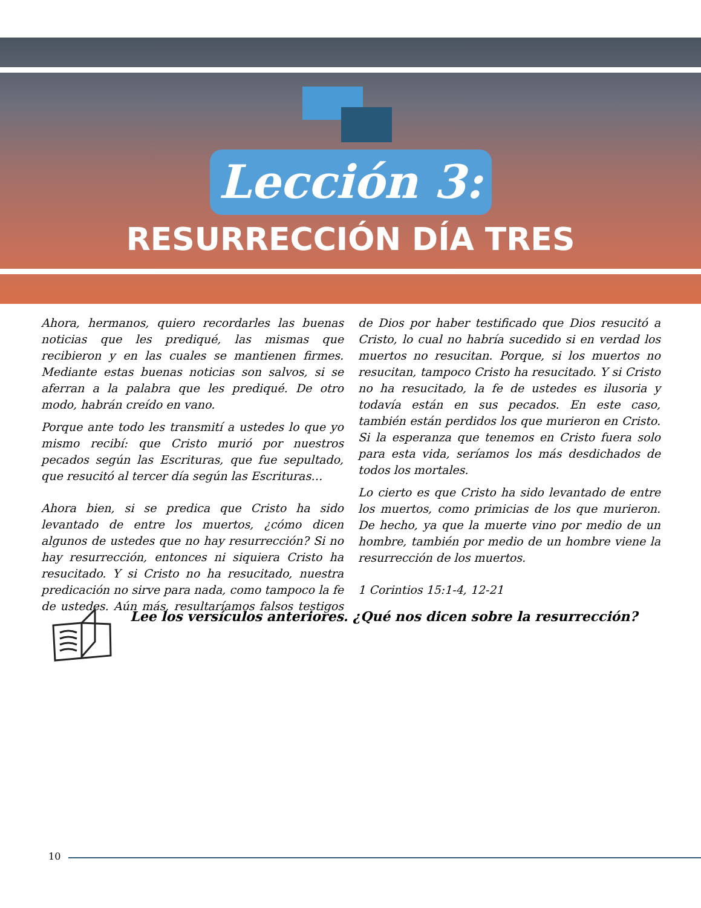Lección 3:
RESURRECCIÓN DÍA TRES
Ahora, hermanos, quiero recordarles las buenas noticias que les prediqué, las mismas que recibieron y en las cuales se mantienen firmes. Mediante estas buenas noticias son salvos, si se aferran a la palabra que les prediqué. De otro modo, habrán creído en vano.
Porque ante todo les transmití a ustedes lo que yo mismo recibí: que Cristo murió por nuestros pecados según las Escrituras, que fue sepultado, que resucitó al tercer día según las Escrituras…
Ahora bien, si se predica que Cristo ha sido levantado de entre los muertos, ¿cómo dicen algunos de ustedes que no hay resurrección? Si no hay resurrección, entonces ni siquiera Cristo ha resucitado. Y si Cristo no ha resucitado, nuestra predicación no sirve para nada, como tampoco la fe de ustedes. Aún más, resultaríamos falsos testigos de Dios por haber testificado que Dios resucitó a Cristo, lo cual no habría sucedido si en verdad los muertos no resucitan. Porque, si los muertos no resucitan, tampoco Cristo ha resucitado. Y si Cristo no ha resucitado, la fe de ustedes es ilusoria y todavía están en sus pecados. En este caso, también están perdidos los que murieron en Cristo. Si la esperanza que tenemos en Cristo fuera solo para esta vida, seríamos los más desdichados de todos los mortales.
Lo cierto es que Cristo ha sido levantado de entre los muertos, como primicias de los que murieron. De hecho, ya que la muerte vino por medio de un hombre, también por medio de un hombre viene la resurrección de los muertos.
1 Corintios 15:1-4, 12-21
Lee los versículos anteriores. ¿Qué nos dicen sobre la resurrección?
10